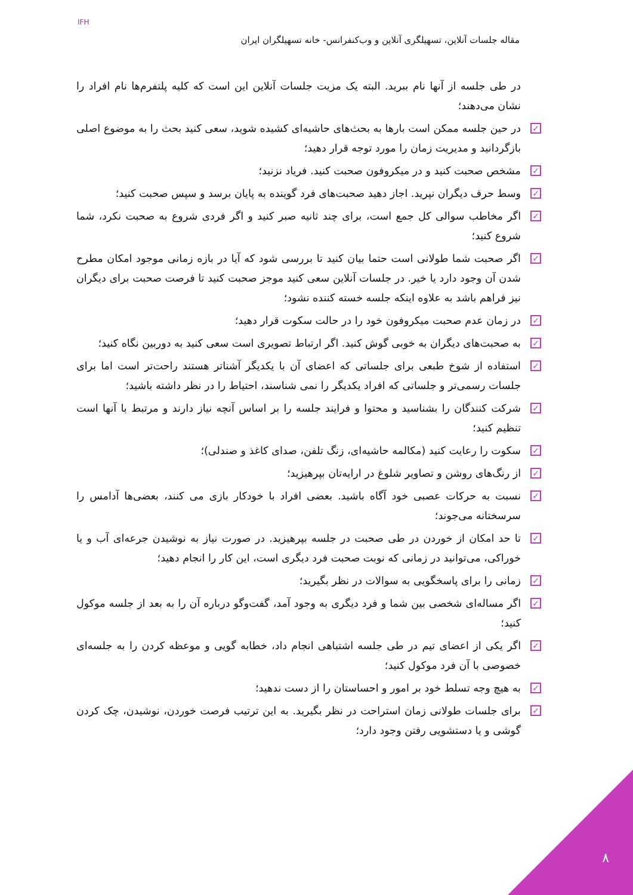IFH
مقاله جلسات آنلاین، تسهیلگری آنلاین و وب‌کنفرانس- خانه تسهیلگران ایران
در طی جلسه از آنها نام ببرید. البته یک مزیت جلسات آنلاین این است که کلیه پلتفرم‌ها نام افراد را نشان می‌دهند؛
✓ در حین جلسه ممکن است بارها به بحث‌های حاشیه‌ای کشیده شوید، سعی کنید بحث را به موضوع اصلی بازگردانید و مدیریت زمان را مورد توجه قرار دهید؛
✓ مشخص صحبت کنید و در میکروفون صحبت کنید. فریاد نزنید؛
✓ وسط حرف دیگران نپرید. اجاز دهید صحبت‌های فرد گوینده به پایان برسد و سپس صحبت کنید؛
✓ اگر مخاطب سوالی کل جمع است، برای چند ثانیه صبر کنید و اگر فردی شروع به صحبت نکرد، شما شروع کنید؛
✓ اگر صحبت شما طولانی است حتما بیان کنید تا بررسی شود که آیا در بازه زمانی موجود امکان مطرح شدن آن وجود دارد یا خیر. در جلسات آنلاین سعی کنید موجز صحبت کنید تا فرصت صحبت برای دیگران نیز فراهم باشد به علاوه اینکه جلسه خسته کننده نشود؛
✓ در زمان عدم صحبت میکروفون خود را در حالت سکوت قرار دهید؛
✓ به صحبت‌های دیگران به خوبی گوش کنید. اگر ارتباط تصویری است سعی کنید به دوربین نگاه کنید؛
✓ استفاده از شوخ طبعی برای جلساتی که اعضای آن با یکدیگر آشناتر هستند راحت‌تر است اما برای جلسات رسمی‌تر و جلساتی که افراد یکدیگر را نمی شناسند، احتیاط را در نظر داشته باشید؛
✓ شرکت کنندگان را بشناسید و محتوا و فرایند جلسه را بر اساس آنچه نیاز دارند و مرتبط با آنها است تنظیم کنید؛
✓ سکوت را رعایت کنید (مکالمه حاشیه‌ای، زنگ تلفن، صدای کاغذ و صندلی)؛
✓ از رنگ‌های روشن و تصاویر شلوغ در ارایه‌تان بپرهیزید؛
✓ نسبت به حرکات عصبی خود آگاه باشید. بعضی افراد با خودکار بازی می کنند، بعضی‌ها آدامس را سرسختانه می‌جوند؛
✓ تا حد امکان از خوردن در طی صحبت در جلسه بپرهیزید. در صورت نیاز به نوشیدن جرعه‌ای آب و یا خوراکی، می‌توانید در زمانی که نوبت صحبت فرد دیگری است، این کار را انجام دهید؛
✓ زمانی را برای پاسخگویی به سوالات در نظر بگیرید؛
✓ اگر مساله‌ای شخصی بین شما و فرد دیگری به وجود آمد، گفت‌وگو درباره آن را به بعد از جلسه موکول کنید؛
✓ اگر یکی از اعضای تیم در طی جلسه اشتباهی انجام داد، خطابه گویی و موعظه کردن را به جلسه‌ای خصوصی با آن فرد موکول کنید؛
✓ به هیچ وجه تسلط خود بر امور و احساستان را از دست ندهید؛
✓ برای جلسات طولانی زمان استراحت در نظر بگیرید. به این ترتیب فرصت خوردن، نوشیدن، چک کردن گوشی و یا دستشویی رفتن وجود دارد؛
۸